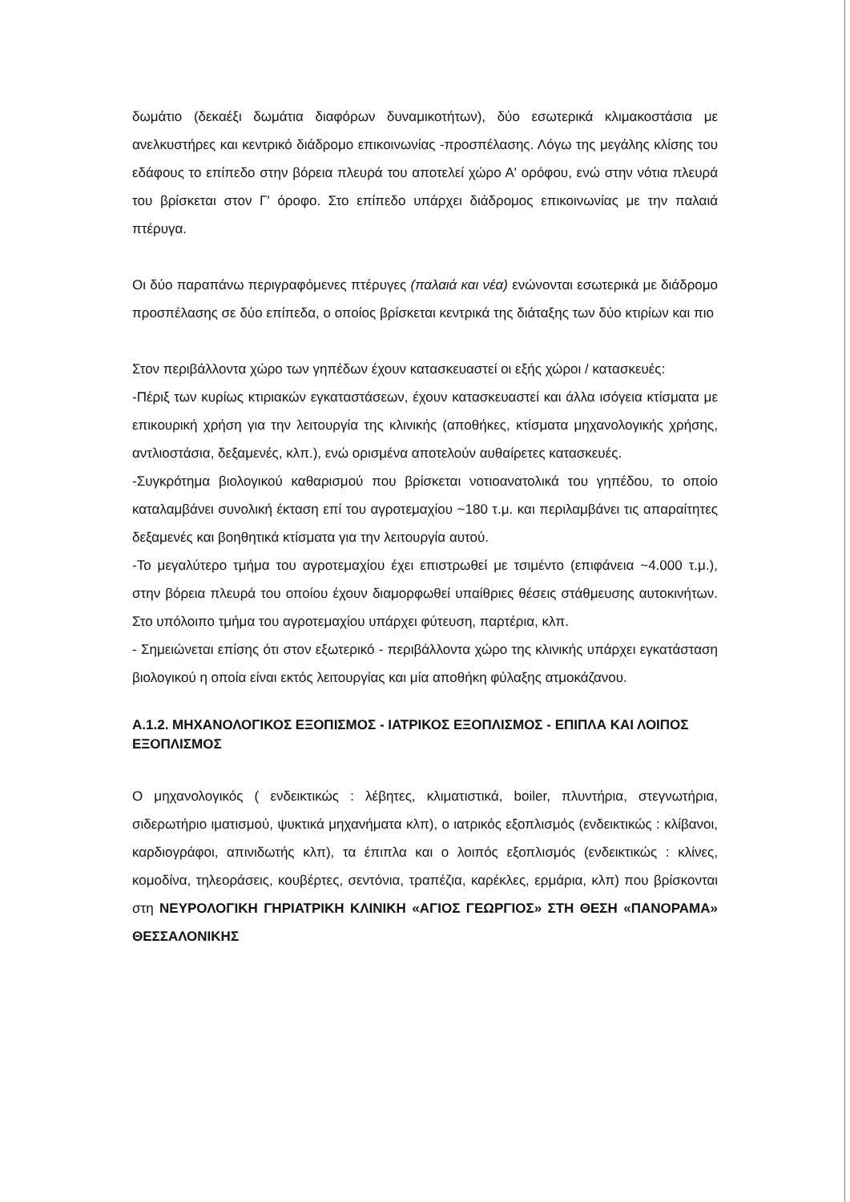δωμάτιο (δεκαέξι δωμάτια διαφόρων δυναμικοτήτων), δύο εσωτερικά κλιμακοστάσια με ανελκυστήρες και κεντρικό διάδρομο επικοινωνίας -προσπέλασης. Λόγω της μεγάλης κλίσης του εδάφους το επίπεδο στην βόρεια πλευρά του αποτελεί χώρο Α' ορόφου, ενώ στην νότια πλευρά του βρίσκεται στον Γ' όροφο. Στο επίπεδο υπάρχει διάδρομος επικοινωνίας με την παλαιά πτέρυγα.
Οι δύο παραπάνω περιγραφόμενες πτέρυγες (παλαιά και νέα) ενώνονται εσωτερικά με διάδρομο προσπέλασης σε δύο επίπεδα, ο οποίος βρίσκεται κεντρικά της διάταξης των δύο κτιρίων και πιο
Στον περιβάλλοντα χώρο των γηπέδων έχουν κατασκευαστεί οι εξής χώροι / κατασκευές:
-Πέριξ των κυρίως κτιριακών εγκαταστάσεων, έχουν κατασκευαστεί και άλλα ισόγεια κτίσματα με επικουρική χρήση για την λειτουργία της κλινικής (αποθήκες, κτίσματα μηχανολογικής χρήσης, αντλιοστάσια, δεξαμενές, κλπ.), ενώ ορισμένα αποτελούν αυθαίρετες κατασκευές.
-Συγκρότημα βιολογικού καθαρισμού που βρίσκεται νοτιοανατολικά του γηπέδου, το οποίο καταλαμβάνει συνολική έκταση επί του αγροτεμαχίου ~180 τ.μ. και περιλαμβάνει τις απαραίτητες δεξαμενές και βοηθητικά κτίσματα για την λειτουργία αυτού.
-Το μεγαλύτερο τμήμα του αγροτεμαχίου έχει επιστρωθεί με τσιμέντο (επιφάνεια ~4.000 τ.μ.), στην βόρεια πλευρά του οποίου έχουν διαμορφωθεί υπαίθριες θέσεις στάθμευσης αυτοκινήτων. Στο υπόλοιπο τμήμα του αγροτεμαχίου υπάρχει φύτευση, παρτέρια, κλπ.
- Σημειώνεται επίσης ότι στον εξωτερικό - περιβάλλοντα χώρο της κλινικής υπάρχει εγκατάσταση βιολογικού η οποία είναι εκτός λειτουργίας και μία αποθήκη φύλαξης ατμοκάζανου.
Α.1.2. ΜΗΧΑΝΟΛΟΓΙΚΟΣ ΕΞΟΠΙΣΜΟΣ - ΙΑΤΡΙΚΟΣ ΕΞΟΠΛΙΣΜΟΣ - ΕΠΙΠΛΑ ΚΑΙ ΛΟΙΠΟΣ ΕΞΟΠΛΙΣΜΟΣ
Ο μηχανολογικός ( ενδεικτικώς : λέβητες, κλιματιστικά, boiler, πλυντήρια, στεγνωτήρια, σιδερωτήριο ιματισμού, ψυκτικά μηχανήματα κλπ), ο ιατρικός εξοπλισμός (ενδεικτικώς : κλίβανοι, καρδιογράφοι, απινιδωτής κλπ), τα έπιπλα και ο λοιπός εξοπλισμός (ενδεικτικώς : κλίνες, κομοδίνα, τηλεοράσεις, κουβέρτες, σεντόνια, τραπέζια, καρέκλες, ερμάρια, κλπ) που βρίσκονται στη ΝΕΥΡΟΛΟΓΙΚΗ ΓΗΡΙΑΤΡΙΚΗ ΚΛΙΝΙΚΗ «ΑΓΙΟΣ ΓΕΩΡΓΙΟΣ» ΣΤΗ ΘΕΣΗ «ΠΑΝΟΡΑΜΑ» ΘΕΣΣΑΛΟΝΙΚΗΣ